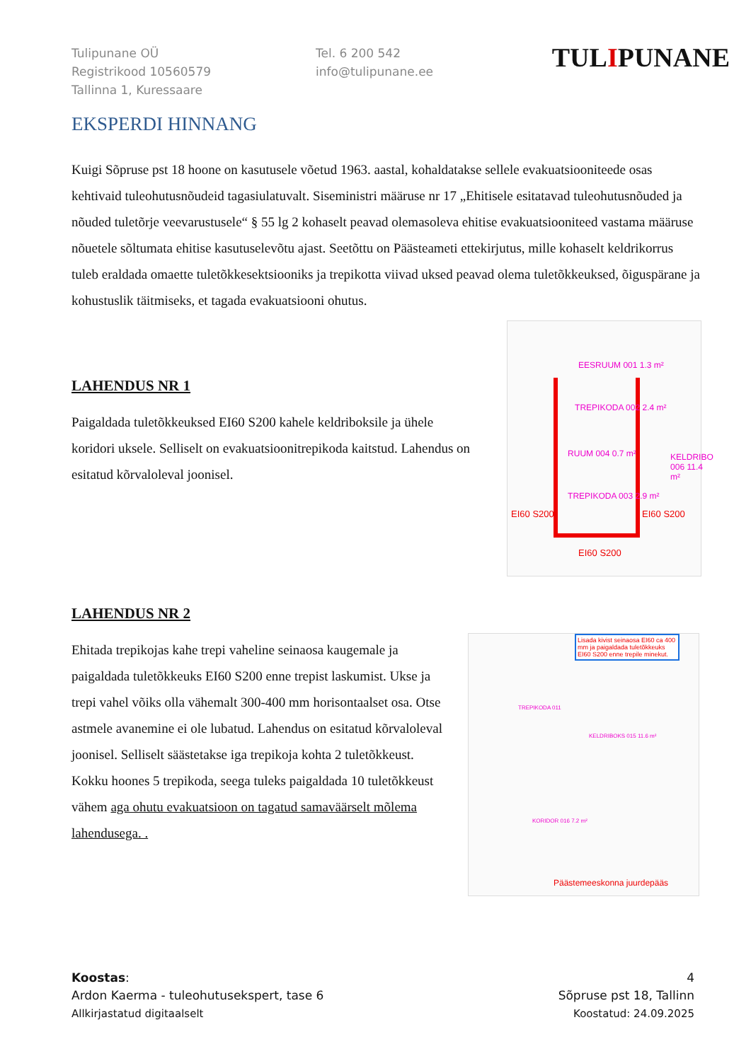Tulipunane OÜ
Registrikood 10560579
Tallinna 1, Kuressaare
Tel. 6 200 542
info@tulipunane.ee
TULIPUNANE
EKSPERDI HINNANG
Kuigi Sõpruse pst 18 hoone on kasutusele võetud 1963. aastal, kohaldatakse sellele evakuatsiooniteede osas kehtivaid tuleohutusnõudeid tagasiulatuvalt. Siseministri määruse nr 17 „Ehitisele esitatavad tuleohutusnõuded ja nõuded tuletõrje veevarustusele“ § 55 lg 2 kohaselt peavad olemasoleva ehitise evakuatsiooniteed vastama määruse nõuetele sõltumata ehitise kasutuselevõtu ajast. Seetõttu on Päästeameti ettekirjutus, mille kohaselt keldrikorrus tuleb eraldada omaette tuletõkkesektsiooniks ja trepikotta viivad uksed peavad olema tuletõkkeuksed, õiguspärane ja kohustuslik täitmiseks, et tagada evakuatsiooni ohutus.
LAHENDUS NR 1
Paigaldada tuletõkkeuksed EI60 S200 kahele keldriboksile ja ühele koridori uksele. Selliselt on evakuatsioonitrepikoda kaitstud. Lahendus on esitatud kõrvaloleval joonisel.
EESRUUM 001 1.3 m²
TREPIKODA 002 2.4 m²
RUUM 004 0.7 m²
TREPIKODA 003 2.9 m²
KELDRIBO 006 11.4 m²
EI60 S200 EI60 S200
EI60 S200
LAHENDUS NR 2
Ehitada trepikojas kahe trepi vaheline seinaosa kaugemale ja paigaldada tuletõkkeuks EI60 S200 enne trepist laskumist. Ukse ja trepi vahel võiks olla vähemalt 300-400 mm horisontaalset osa. Otse astmele avanemine ei ole lubatud. Lahendus on esitatud kõrvaloleval joonisel. Selliselt säästetakse iga trepikoja kohta 2 tuletõkkeust. Kokku hoones 5 trepikoda, seega tuleks paigaldada 10 tuletõkkeust vähem aga ohutu evakuatsioon on tagatud samaväärselt mõlema lahendusega. .
Lisada kivist seinaosa EI60 ca 400 mm ja paigaldada tuletõkkeuks EI60 S200 enne trepile minekut.
TREPIKODA 011
KELDRIBOKS 015 11.6 m²
KORIDOR 016 7.2 m²
Päästemeeskonna juurdepääs
Koostas:
Ardon Kaerma - tuleohutusekspert, tase 6
Allkirjastatud digitaalselt
4
Sõpruse pst 18, Tallinn
Koostatud: 24.09.2025